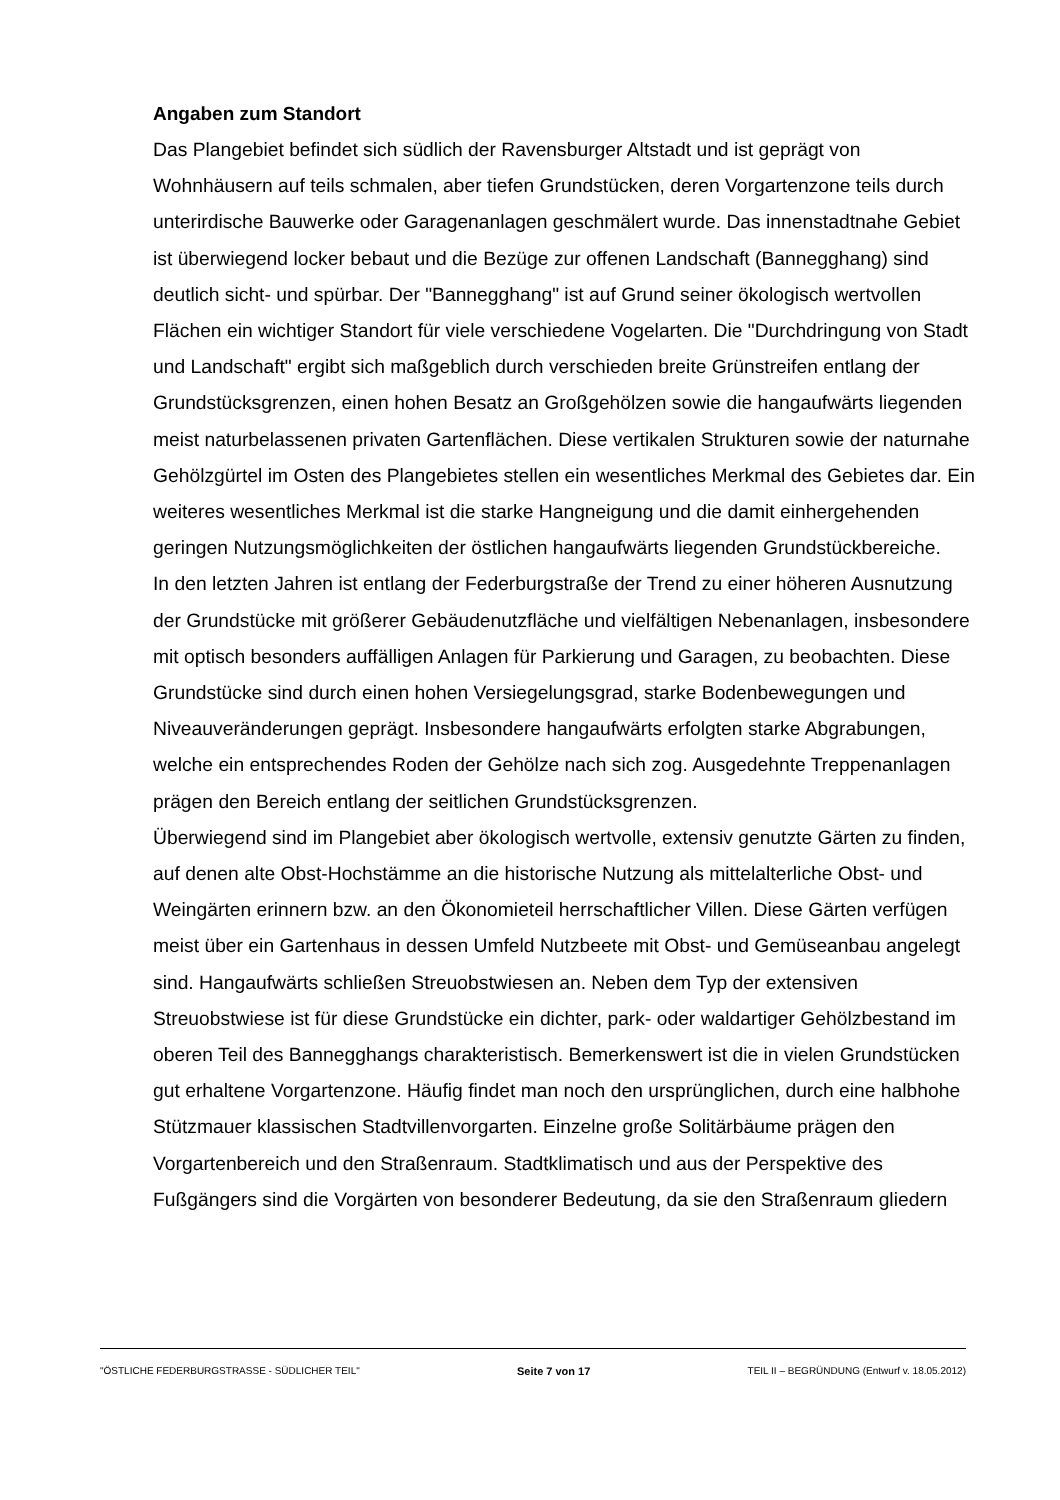Angaben zum Standort
Das Plangebiet befindet sich südlich der Ravensburger Altstadt und ist geprägt von Wohnhäusern auf teils schmalen, aber tiefen Grundstücken, deren Vorgartenzone teils durch unterirdische Bauwerke oder Garagenanlagen geschmälert wurde. Das innenstadtnahe Gebiet ist überwiegend locker bebaut und die Bezüge zur offenen Landschaft (Bannegghang) sind deutlich sicht- und spürbar. Der "Bannegghang" ist auf Grund seiner ökologisch wertvollen Flächen ein wichtiger Standort für viele verschiedene Vogelarten. Die "Durchdringung von Stadt und Landschaft" ergibt sich maßgeblich durch verschieden breite Grünstreifen entlang der Grundstücksgrenzen, einen hohen Besatz an Großgehölzen sowie die hangaufwärts liegenden meist naturbelassenen privaten Gartenflächen. Diese vertikalen Strukturen sowie der naturnahe Gehölzgürtel im Osten des Plangebietes stellen ein wesentliches Merkmal des Gebietes dar. Ein weiteres wesentliches Merkmal ist die starke Hangneigung und die damit einhergehenden geringen Nutzungsmöglichkeiten der östlichen hangaufwärts liegenden Grundstückbereiche.
In den letzten Jahren ist entlang der Federburgstraße der Trend zu einer höheren Ausnutzung der Grundstücke mit größerer Gebäudenutzfläche und vielfältigen Nebenanlagen, insbesondere mit optisch besonders auffälligen Anlagen für Parkierung und Garagen, zu beobachten. Diese Grundstücke sind durch einen hohen Versiegelungsgrad, starke Bodenbewegungen und Niveauveränderungen geprägt. Insbesondere hangaufwärts erfolgten starke Abgrabungen, welche ein entsprechendes Roden der Gehölze nach sich zog. Ausgedehnte Treppenanlagen prägen den Bereich entlang der seitlichen Grundstücksgrenzen.
Überwiegend sind im Plangebiet aber ökologisch wertvolle, extensiv genutzte Gärten zu finden, auf denen alte Obst-Hochstämme an die historische Nutzung als mittelalterliche Obst- und Weingärten erinnern bzw. an den Ökonomieteil herrschaftlicher Villen. Diese Gärten verfügen meist über ein Gartenhaus in dessen Umfeld Nutzbeete mit Obst- und Gemüseanbau angelegt sind. Hangaufwärts schließen Streuobstwiesen an. Neben dem Typ der extensiven Streuobstwiese ist für diese Grundstücke ein dichter, park- oder waldartiger Gehölzbestand im oberen Teil des Bannegghangs charakteristisch. Bemerkenswert ist die in vielen Grundstücken gut erhaltene Vorgartenzone. Häufig findet man noch den ursprünglichen, durch eine halbhohe Stützmauer klassischen Stadtvillenvorgarten. Einzelne große Solitärbäume prägen den Vorgartenbereich und den Straßenraum. Stadtklimatisch und aus der Perspektive des Fußgängers sind die Vorgärten von besonderer Bedeutung, da sie den Straßenraum gliedern
"ÖSTLICHE FEDERBURGSTRASSE - SÜDLICHER TEIL" Seite 7 von 17 TEIL II – BEGRÜNDUNG (Entwurf v. 18.05.2012)